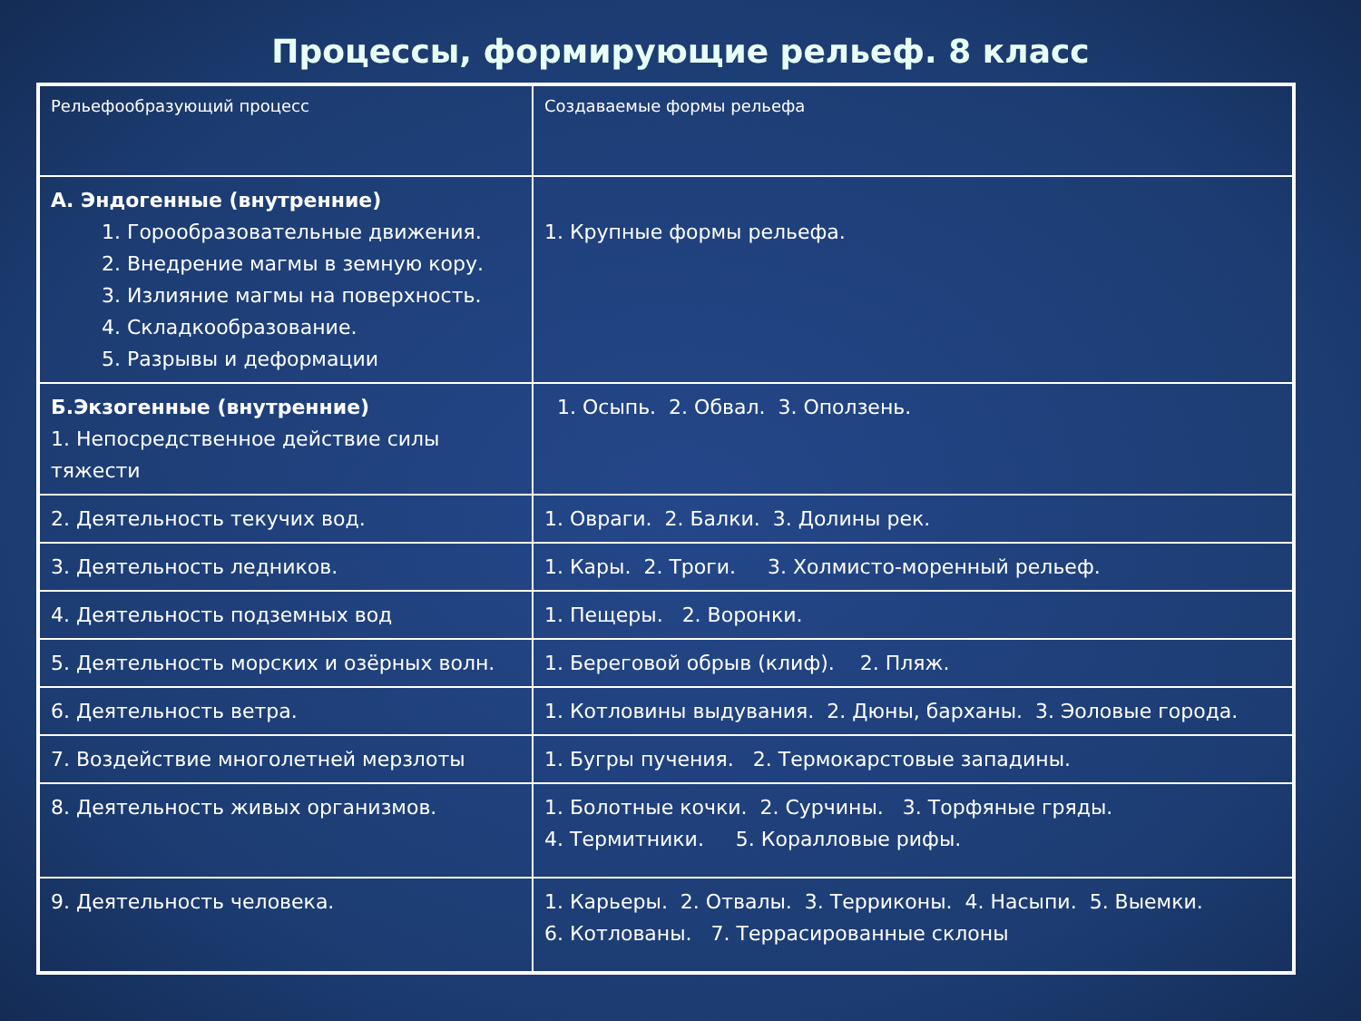Процессы, формирующие рельеф. 8 класс
| Рельефообразующий процесс | Создаваемые формы рельефа |
| А. Эндогенные (внутренние) 1. Горообразовательные движения. 2. Внедрение магмы в земную кору. 3. Излияние магмы на поверхность. 4. Складкообразование. 5. Разрывы и деформации | 1. Крупные формы рельефа. |
| Б.Экзогенные (внутренние) 1. Непосредственное действие силы тяжести | 1. Осыпь. 2. Обвал. 3. Оползень. |
| 2. Деятельность текучих вод. | 1. Овраги. 2. Балки. 3. Долины рек. |
| 3. Деятельность ледников. | 1. Кары. 2. Троги. 3. Холмисто-моренный рельеф. |
| 4. Деятельность подземных вод | 1. Пещеры. 2. Воронки. |
| 5. Деятельность морских и озёрных волн. | 1. Береговой обрыв (клиф). 2. Пляж. |
| 6. Деятельность ветра. | 1. Котловины выдувания. 2. Дюны, барханы. 3. Эоловые города. |
| 7. Воздействие многолетней мерзлоты | 1. Бугры пучения. 2. Термокарстовые западины. |
| 8. Деятельность живых организмов. | 1. Болотные кочки. 2. Сурчины. 3. Торфяные гряды. 4. Термитники. 5. Коралловые рифы. |
| 9. Деятельность человека. | 1. Карьеры. 2. Отвалы. 3. Терриконы. 4. Насыпи. 5. Выемки. 6. Котлованы. 7. Террасированные склоны |